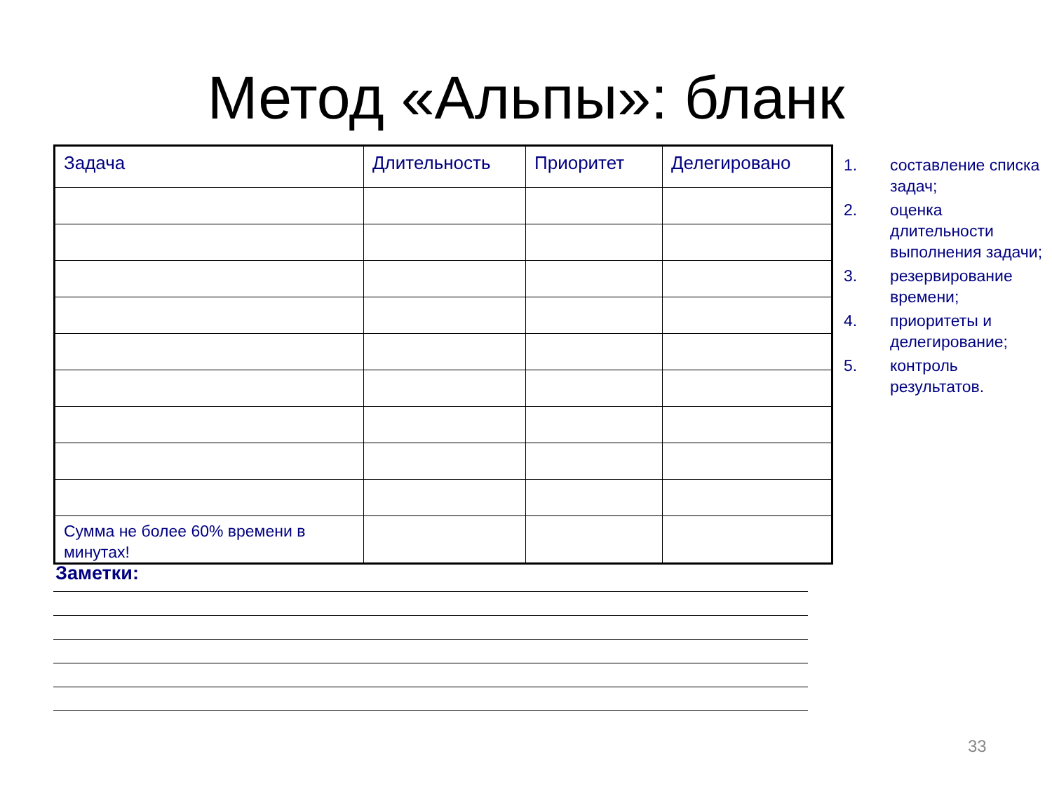Метод «Альпы»: бланк
| Задача | Длительность | Приоритет | Делегировано |
| --- | --- | --- | --- |
| Сумма не более 60% времени в минутах! | | | |
1. составление списка задач;
2. оценка длительности выполнения задачи;
3. резервирование времени;
4. приоритеты и делегирование;
5. контроль результатов.
Заметки:
33